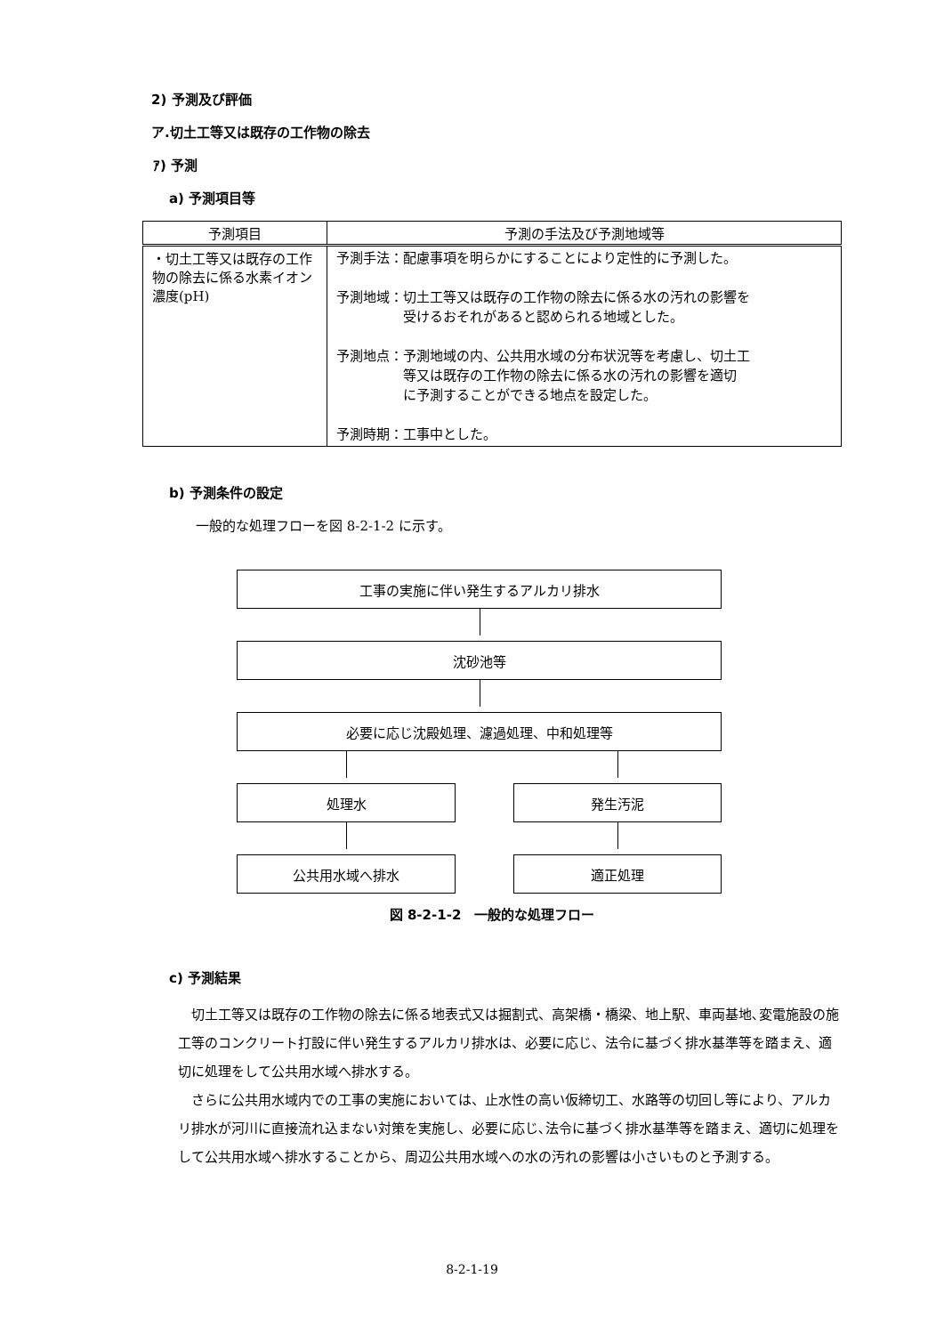2) 予測及び評価
ア.切土工等又は既存の工作物の除去
ｱ) 予測
a) 予測項目等
| 予測項目 | 予測の手法及び予測地域等 |
| --- | --- |
| ・切土工等又は既存の工作物の除去に係る水素イオン濃度(pH) | 予測手法：配慮事項を明らかにすることにより定性的に予測した。 予測地域：切土工等又は既存の工作物の除去に係る水の汚れの影響を 受けるおそれがあると認められる地域とした。 予測地点：予測地域の内、公共用水域の分布状況等を考慮し、切土工 等又は既存の工作物の除去に係る水の汚れの影響を適切 に予測することができる地点を設定した。 予測時期：工事中とした。 |
b) 予測条件の設定
一般的な処理フローを図 8-2-1-2 に示す。
工事の実施に伴い発生するアルカリ排水
沈砂池等
必要に応じ沈殿処理、濾過処理、中和処理等
処理水
公共用水域へ排水
発生汚泥
適正処理
図 8-2-1-2　一般的な処理フロー
c) 予測結果
切土工等又は既存の工作物の除去に係る地表式又は掘割式、高架橋・橋梁、地上駅、車両基地､変電施設の施工等のコンクリート打設に伴い発生するアルカリ排水は、必要に応じ、法令に基づく排水基準等を踏まえ、適切に処理をして公共用水域へ排水する。
さらに公共用水域内での工事の実施においては、止水性の高い仮締切工、水路等の切回し等により、アルカリ排水が河川に直接流れ込まない対策を実施し、必要に応じ､法令に基づく排水基準等を踏まえ、適切に処理をして公共用水域へ排水することから、周辺公共用水域への水の汚れの影響は小さいものと予測する。
8-2-1-19